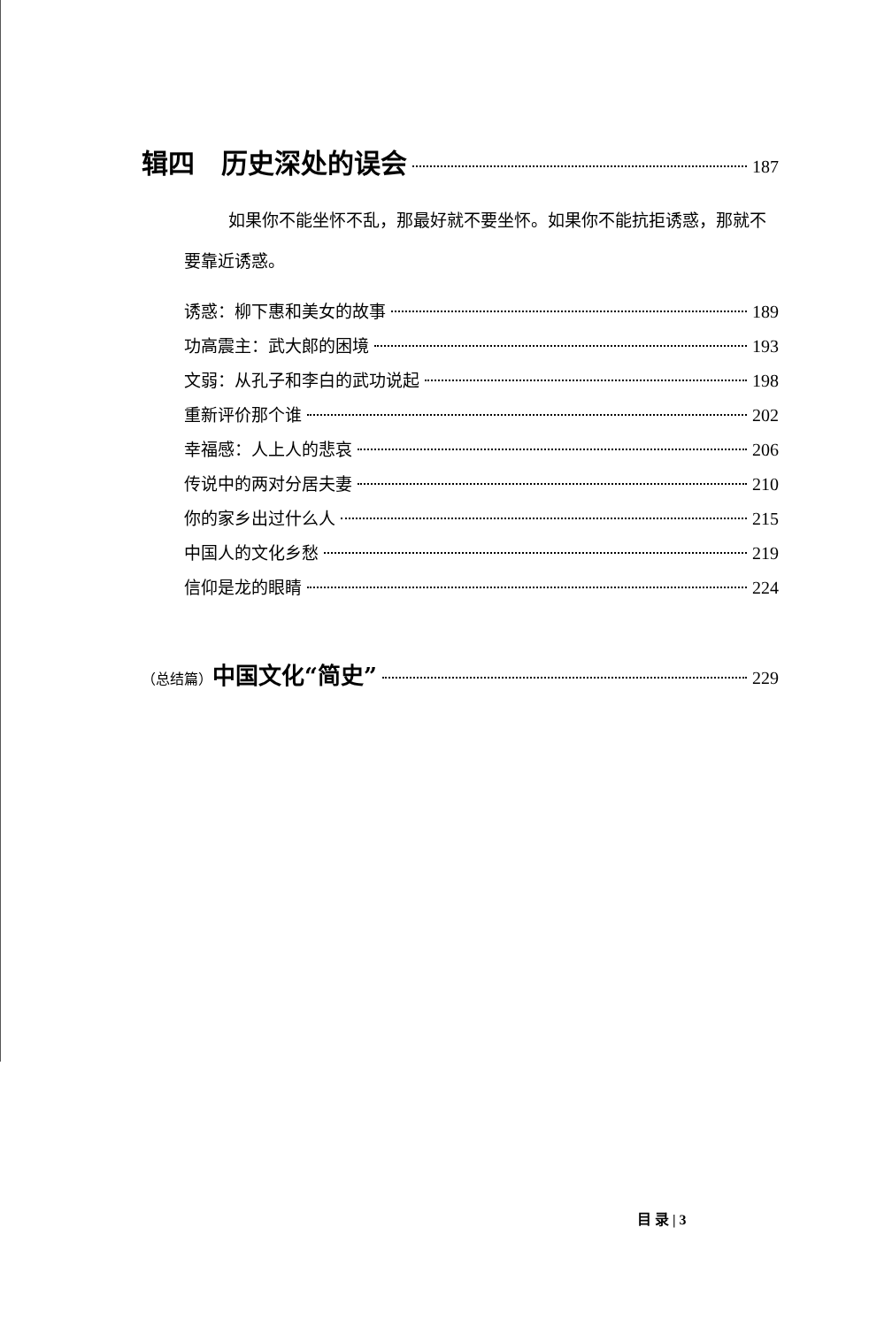辑四　历史深处的误会 187
如果你不能坐怀不乱，那最好就不要坐怀。如果你不能抗拒诱惑，那就不要靠近诱惑。
诱惑：柳下惠和美女的故事 189
功高震主：武大郎的困境 193
文弱：从孔子和李白的武功说起 198
重新评价那个谁 202
幸福感：人上人的悲哀 206
传说中的两对分居夫妻 210
你的家乡出过什么人 215
中国人的文化乡愁 219
信仰是龙的眼睛 224
（总结篇）中国文化“简史” 229
目 录 | 3